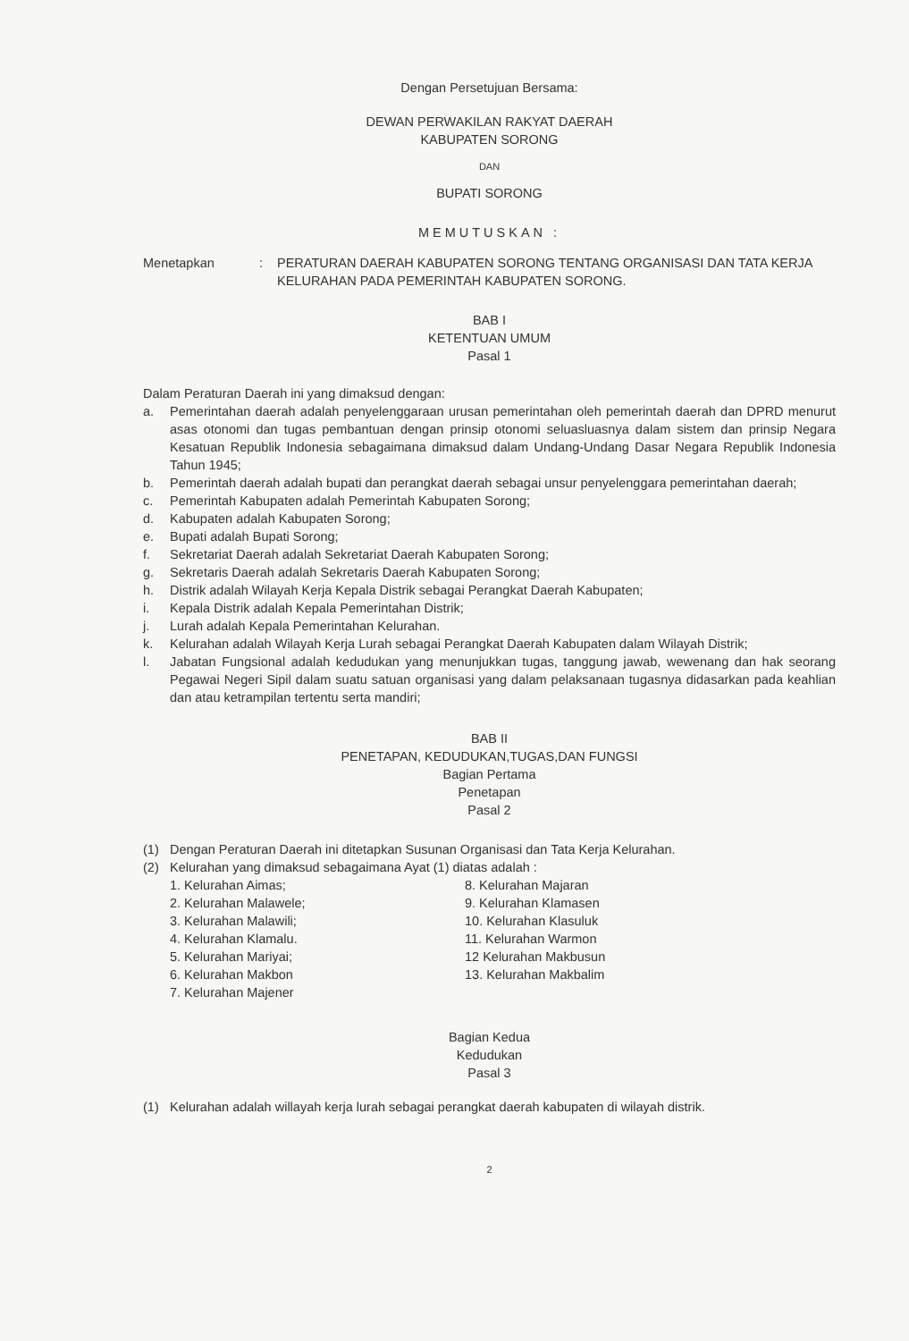Dengan Persetujuan Bersama:
DEWAN PERWAKILAN RAKYAT DAERAH
KABUPATEN SORONG
DAN
BUPATI SORONG
MEMUTUSKAN :
Menetapkan : PERATURAN DAERAH KABUPATEN SORONG TENTANG ORGANISASI DAN TATA KERJA KELURAHAN PADA PEMERINTAH KABUPATEN SORONG.
BAB I
KETENTUAN UMUM
Pasal 1
Dalam Peraturan Daerah ini yang dimaksud dengan:
a. Pemerintahan daerah adalah penyelenggaraan urusan pemerintahan oleh pemerintah daerah dan DPRD menurut asas otonomi dan tugas pembantuan dengan prinsip otonomi seluasluasnya dalam sistem dan prinsip Negara Kesatuan Republik Indonesia sebagaimana dimaksud dalam Undang-Undang Dasar Negara Republik Indonesia Tahun 1945;
b. Pemerintah daerah adalah bupati dan perangkat daerah sebagai unsur penyelenggara pemerintahan daerah;
c. Pemerintah Kabupaten adalah Pemerintah Kabupaten Sorong;
d. Kabupaten adalah Kabupaten Sorong;
e. Bupati adalah Bupati Sorong;
f. Sekretariat Daerah adalah Sekretariat Daerah Kabupaten Sorong;
g. Sekretaris Daerah adalah Sekretaris Daerah Kabupaten Sorong;
h. Distrik adalah Wilayah Kerja Kepala Distrik sebagai Perangkat Daerah Kabupaten;
i. Kepala Distrik adalah Kepala Pemerintahan Distrik;
j. Lurah adalah Kepala Pemerintahan Kelurahan.
k. Kelurahan adalah Wilayah Kerja Lurah sebagai Perangkat Daerah Kabupaten dalam Wilayah Distrik;
l. Jabatan Fungsional adalah kedudukan yang menunjukkan tugas, tanggung jawab, wewenang dan hak seorang Pegawai Negeri Sipil dalam suatu satuan organisasi yang dalam pelaksanaan tugasnya didasarkan pada keahlian dan atau ketrampilan tertentu serta mandiri;
BAB II
PENETAPAN, KEDUDUKAN,TUGAS,DAN FUNGSI
Bagian Pertama
Penetapan
Pasal 2
(1) Dengan Peraturan Daerah ini ditetapkan Susunan Organisasi dan Tata Kerja Kelurahan.
(2) Kelurahan yang dimaksud sebagaimana Ayat (1) diatas adalah :
1. Kelurahan Aimas;
2. Kelurahan Malawele;
3. Kelurahan Malawili;
4. Kelurahan Klamalu.
5. Kelurahan Mariyai;
6. Kelurahan Makbon
7. Kelurahan Majener
8. Kelurahan Majaran
9. Kelurahan Klamasen
10. Kelurahan Klasuluk
11. Kelurahan Warmon
12 Kelurahan Makbusun
13. Kelurahan Makbalim
Bagian Kedua
Kedudukan
Pasal 3
(1) Kelurahan adalah willayah kerja lurah sebagai perangkat daerah kabupaten di wilayah distrik.
2